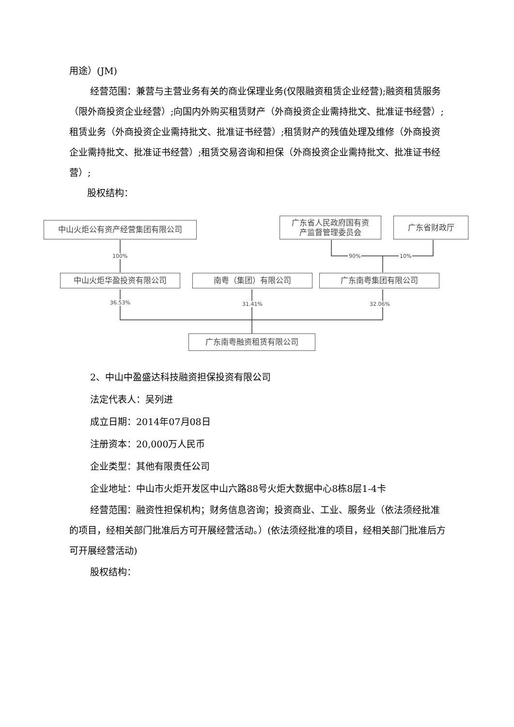用途）(JM)
经营范围：兼营与主营业务有关的商业保理业务(仅限融资租赁企业经营);融资租赁服务（限外商投资企业经营）;向国内外购买租赁财产（外商投资企业需持批文、批准证书经营）;租赁业务（外商投资企业需持批文、批准证书经营）;租赁财产的残值处理及维修（外商投资企业需持批文、批准证书经营）;租赁交易咨询和担保（外商投资企业需持批文、批准证书经营）;
股权结构：
中山火炬公有资产经营集团有限公司
广东省人民政府国有资
产监督管理委员会
广东省财政厅
100% 90% 10%
中山火炬华盈投资有限公司 南粤（集团）有限公司 广东南粤集团有限公司
36.53% 31.41% 32.06%
广东南粤融资租赁有限公司
2、中山中盈盛达科技融资担保投资有限公司
法定代表人：吴列进
成立日期：2014年07月08日
注册资本：20,000万人民币
企业类型：其他有限责任公司
企业地址：中山市火炬开发区中山六路88号火炬大数据中心8栋8层1-4卡
经营范围：融资性担保机构；财务信息咨询；投资商业、工业、服务业（依法须经批准的项目，经相关部门批准后方可开展经营活动。）(依法须经批准的项目，经相关部门批准后方可开展经营活动)
股权结构：